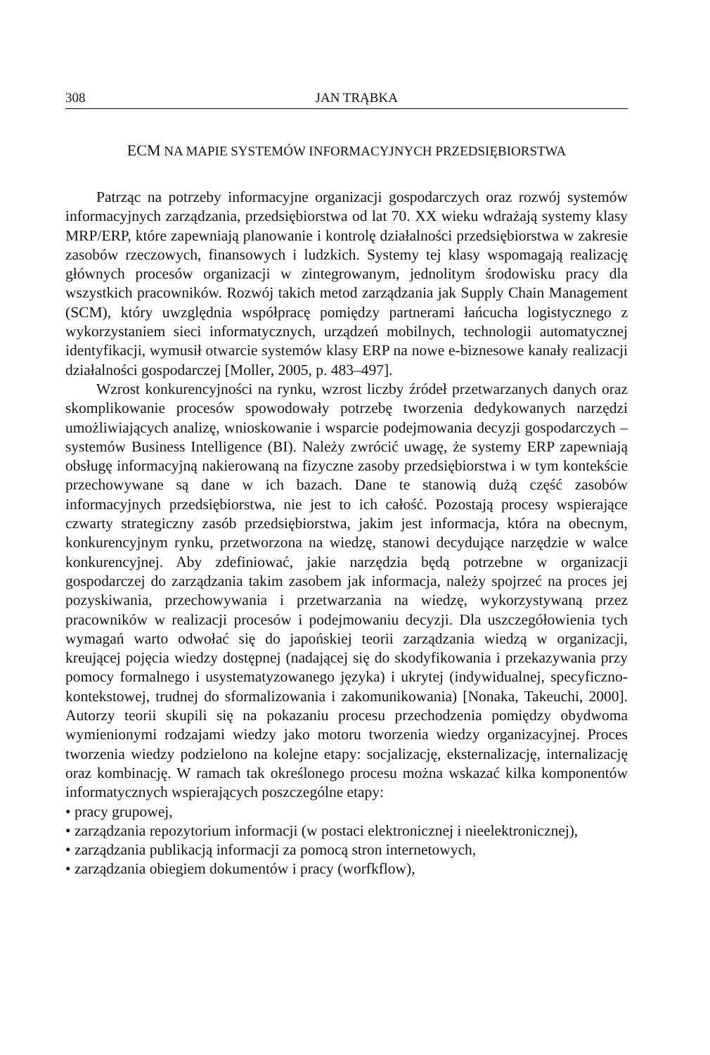308 JAN TRĄBKA
ECM NA MAPIE SYSTEMÓW INFORMACYJNYCH PRZEDSIĘBIORSTWA
Patrząc na potrzeby informacyjne organizacji gospodarczych oraz rozwój systemów informacyjnych zarządzania, przedsiębiorstwa od lat 70. XX wieku wdrażają systemy klasy MRP/ERP, które zapewniają planowanie i kontrolę działalności przedsiębiorstwa w zakresie zasobów rzeczowych, finansowych i ludzkich. Systemy tej klasy wspomagają realizację głównych procesów organizacji w zintegrowanym, jednolitym środowisku pracy dla wszystkich pracowników. Rozwój takich metod zarządzania jak Supply Chain Management (SCM), który uwzględnia współpracę pomiędzy partnerami łańcucha logistycznego z wykorzystaniem sieci informatycznych, urządzeń mobilnych, technologii automatycznej identyfikacji, wymusił otwarcie systemów klasy ERP na nowe e-biznesowe kanały realizacji działalności gospodarczej [Moller, 2005, p. 483–497].
Wzrost konkurencyjności na rynku, wzrost liczby źródeł przetwarzanych danych oraz skomplikowanie procesów spowodowały potrzebę tworzenia dedykowanych narzędzi umożliwiających analizę, wnioskowanie i wsparcie podejmowania decyzji gospodarczych – systemów Business Intelligence (BI). Należy zwrócić uwagę, że systemy ERP zapewniają obsługę informacyjną nakierowaną na fizyczne zasoby przedsiębiorstwa i w tym kontekście przechowywane są dane w ich bazach. Dane te stanowią dużą część zasobów informacyjnych przedsiębiorstwa, nie jest to ich całość. Pozostają procesy wspierające czwarty strategiczny zasób przedsiębiorstwa, jakim jest informacja, która na obecnym, konkurencyjnym rynku, przetworzona na wiedzę, stanowi decydujące narzędzie w walce konkurencyjnej. Aby zdefiniować, jakie narzędzia będą potrzebne w organizacji gospodarczej do zarządzania takim zasobem jak informacja, należy spojrzeć na proces jej pozyskiwania, przechowywania i przetwarzania na wiedzę, wykorzystywaną przez pracowników w realizacji procesów i podejmowaniu decyzji. Dla uszczegółowienia tych wymagań warto odwołać się do japońskiej teorii zarządzania wiedzą w organizacji, kreującej pojęcia wiedzy dostępnej (nadającej się do skodyfikowania i przekazywania przy pomocy formalnego i usystematyzowanego języka) i ukrytej (indywidualnej, specyficzno-kontekstowej, trudnej do sformalizowania i zakomunikowania) [Nonaka, Takeuchi, 2000]. Autorzy teorii skupili się na pokazaniu procesu przechodzenia pomiędzy obydwoma wymienionymi rodzajami wiedzy jako motoru tworzenia wiedzy organizacyjnej. Proces tworzenia wiedzy podzielono na kolejne etapy: socjalizację, eksternalizację, internalizację oraz kombinację. W ramach tak określonego procesu można wskazać kilka komponentów informatycznych wspierających poszczególne etapy:
• pracy grupowej,
• zarządzania repozytorium informacji (w postaci elektronicznej i nieelektronicznej),
• zarządzania publikacją informacji za pomocą stron internetowych,
• zarządzania obiegiem dokumentów i pracy (worfkflow),